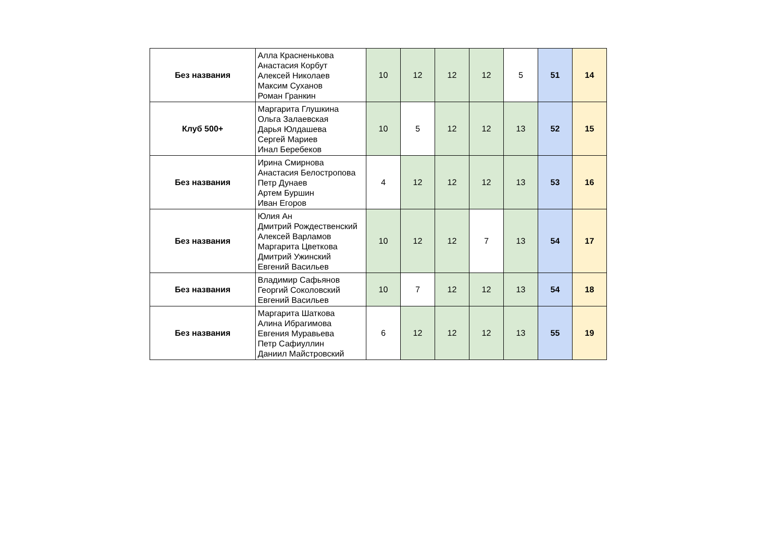| Без названия | Алла Красненькова Анастасия Корбут Алексей Николаев Максим Суханов Роман Гранкин | 10 | 12 | 12 | 12 | 5 | 51 | 14 |
| Клуб 500+ | Маргарита Глушкина Ольга Залаевская Дарья Юлдашева Сергей Мариев Инал Беребеков | 10 | 5 | 12 | 12 | 13 | 52 | 15 |
| Без названия | Ирина Смирнова Анастасия Белостропова Петр Дунаев Артем Буршин Иван Егоров | 4 | 12 | 12 | 12 | 13 | 53 | 16 |
| Без названия | Юлия Ан Дмитрий Рождественский Алексей Варламов Маргарита Цветкова Дмитрий Ужинский Евгений Васильев | 10 | 12 | 12 | 7 | 13 | 54 | 17 |
| Без названия | Владимир Сафьянов Георгий Соколовский Евгений Васильев | 10 | 7 | 12 | 12 | 13 | 54 | 18 |
| Без названия | Маргарита Шаткова Алина Ибрагимова Евгения Муравьева Петр Сафиуллин Даниил Майстровский | 6 | 12 | 12 | 12 | 13 | 55 | 19 |